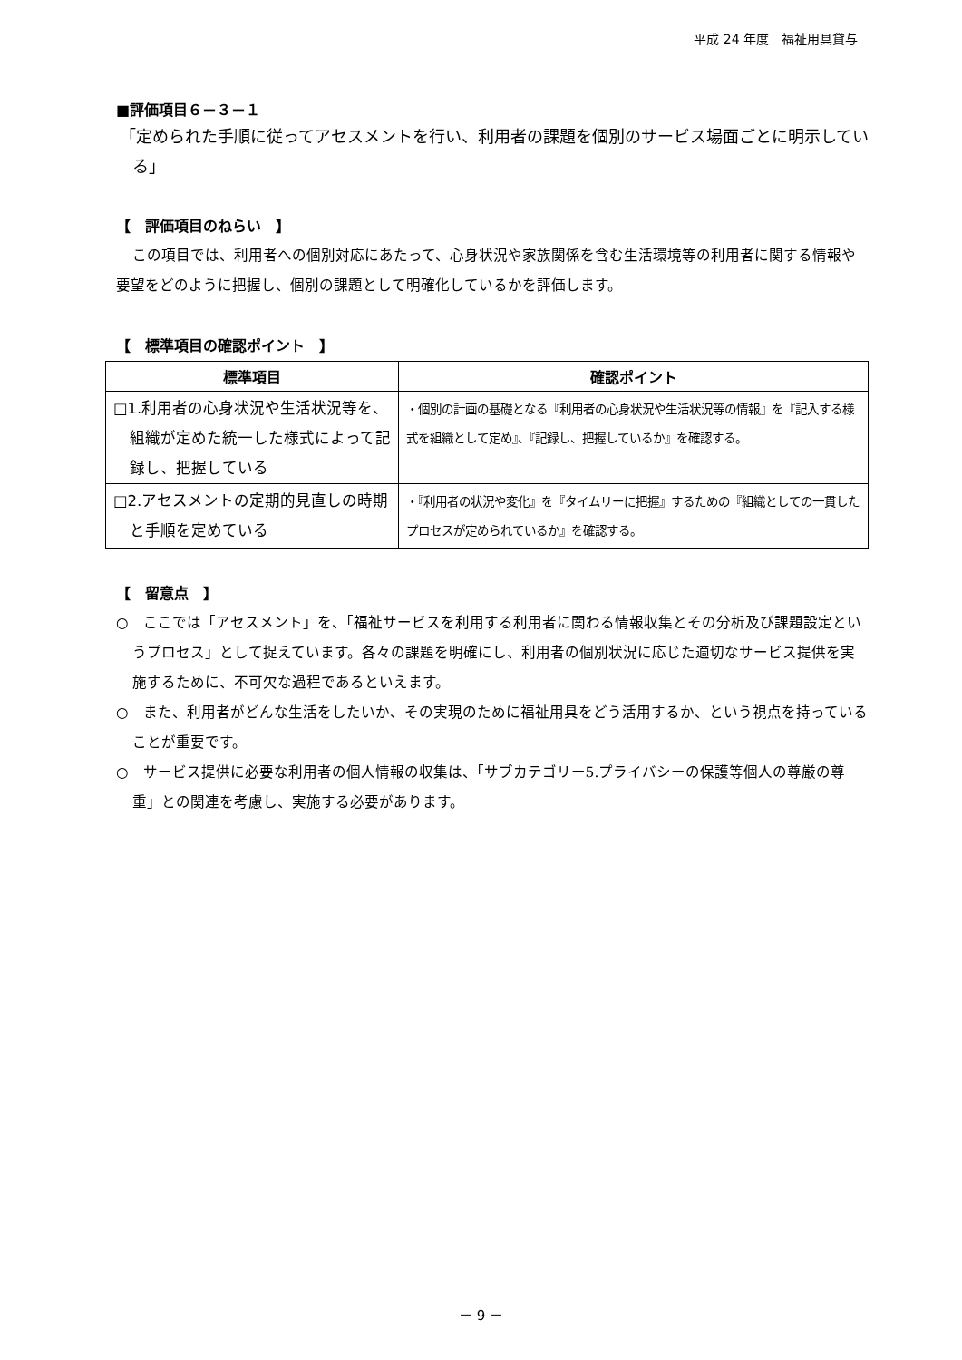平成 24 年度　福祉用具貸与
■評価項目６－３－１
「定められた手順に従ってアセスメントを行い、利用者の課題を個別のサービス場面ごとに明示している」
【　評価項目のねらい　】
この項目では、利用者への個別対応にあたって、心身状況や家族関係を含む生活環境等の利用者に関する情報や要望をどのように把握し、個別の課題として明確化しているかを評価します。
【　標準項目の確認ポイント　】
| 標準項目 | 確認ポイント |
| --- | --- |
| □1.利用者の心身状況や生活状況等を、組織が定めた統一した様式によって記録し、把握している | ・個別の計画の基礎となる『利用者の心身状況や生活状況等の情報』を『記入する様式を組織として定め』、『記録し、把握しているか』を確認する。 |
| □2.アセスメントの定期的見直しの時期と手順を定めている | ・『利用者の状況や変化』を『タイムリーに把握』するための『組織としての一貫したプロセスが定められているか』を確認する。 |
【　留意点　】
○　ここでは「アセスメント」を、「福祉サービスを利用する利用者に関わる情報収集とその分析及び課題設定というプロセス」として捉えています。各々の課題を明確にし、利用者の個別状況に応じた適切なサービス提供を実施するために、不可欠な過程であるといえます。
○　また、利用者がどんな生活をしたいか、その実現のために福祉用具をどう活用するか、という視点を持っていることが重要です。
○　サービス提供に必要な利用者の個人情報の収集は、「サブカテゴリー5.プライバシーの保護等個人の尊厳の尊重」との関連を考慮し、実施する必要があります。
－ 9 －